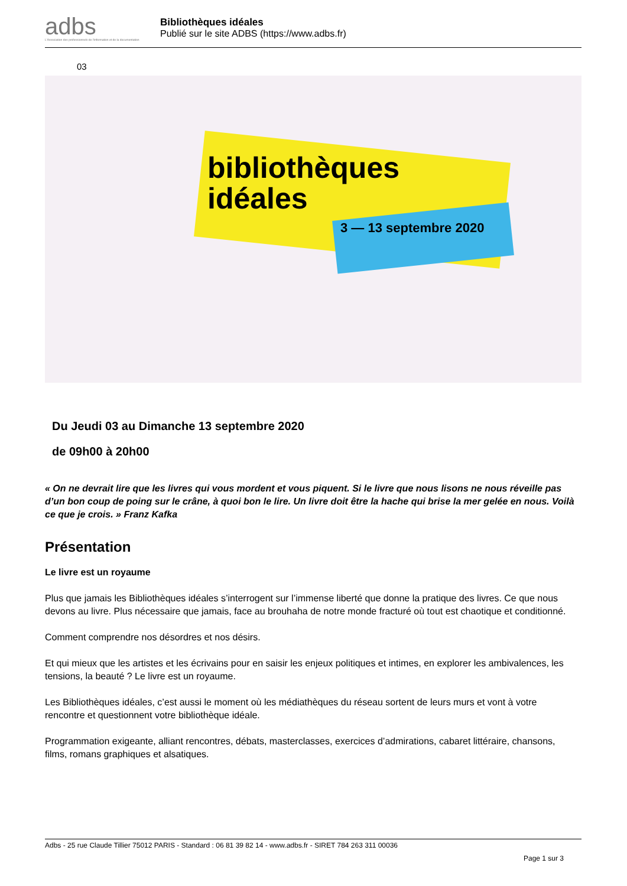adbs
L'Association des professionnels de l'information et de la documentation
Bibliothèques idéales
Publié sur le site ADBS (https://www.adbs.fr)
03
bibliothèques
idéales
3 — 13 septembre 2020
Du Jeudi 03 au Dimanche 13 septembre 2020
de 09h00 à 20h00
« On ne devrait lire que les livres qui vous mordent et vous piquent. Si le livre que nous lisons ne nous réveille pas d’un bon coup de poing sur le crâne, à quoi bon le lire. Un livre doit être la hache qui brise la mer gelée en nous. Voilà ce que je crois. » Franz Kafka
Présentation
Le livre est un royaume
Plus que jamais les Bibliothèques idéales s’interrogent sur l’immense liberté que donne la pratique des livres. Ce que nous devons au livre. Plus nécessaire que jamais, face au brouhaha de notre monde fracturé où tout est chaotique et conditionné.
Comment comprendre nos désordres et nos désirs.
Et qui mieux que les artistes et les écrivains pour en saisir les enjeux politiques et intimes, en explorer les ambivalences, les tensions, la beauté ? Le livre est un royaume.
Les Bibliothèques idéales, c’est aussi le moment où les médiathèques du réseau sortent de leurs murs et vont à votre rencontre et questionnent votre bibliothèque idéale.
Programmation exigeante, alliant rencontres, débats, masterclasses, exercices d’admirations, cabaret littéraire, chansons, films, romans graphiques et alsatiques.
Adbs - 25 rue Claude Tillier 75012 PARIS - Standard : 06 81 39 82 14 - www.adbs.fr - SIRET 784 263 311 00036
Page 1 sur 3